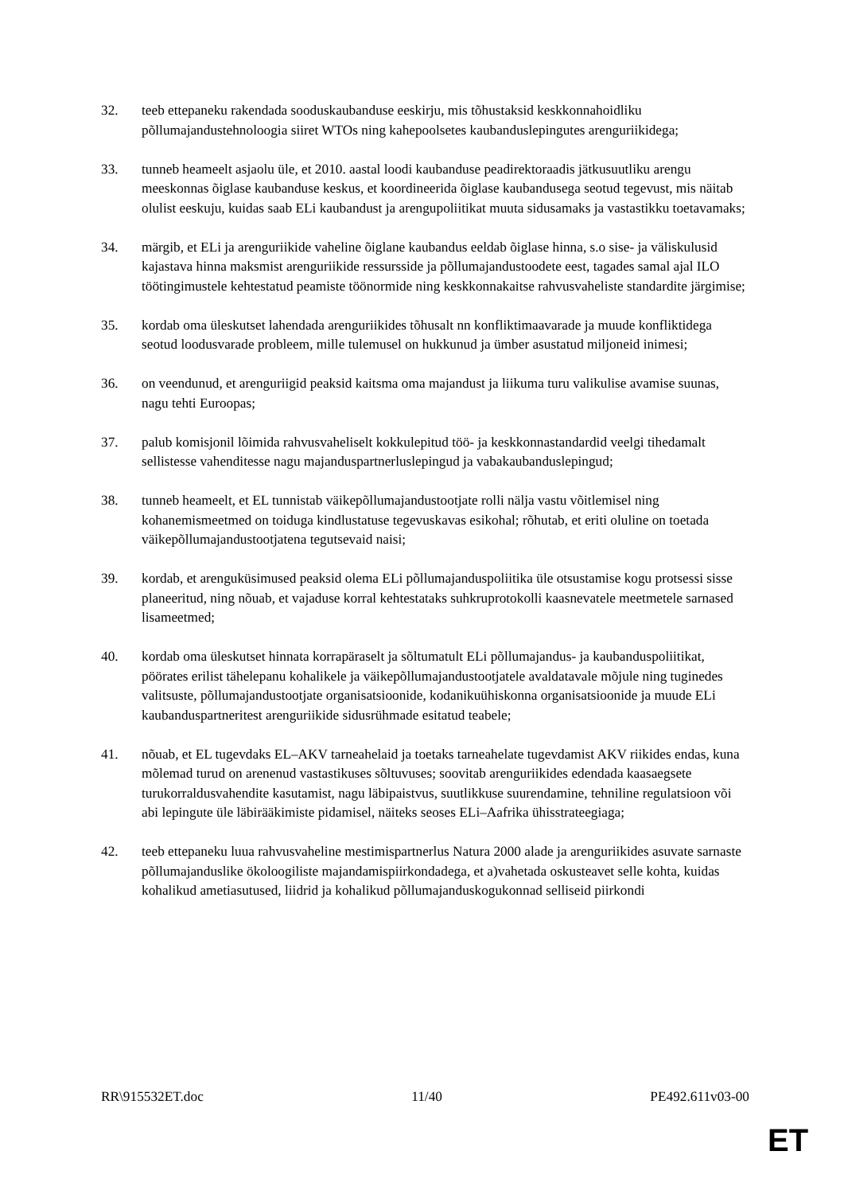32. teeb ettepaneku rakendada sooduskaubanduse eeskirju, mis tõhustaksid keskkonnahoidliku põllumajandustehnoloogia siiret WTOs ning kahepoolsetes kaubanduslepingutes arenguriikidega;
33. tunneb heameelt asjaolu üle, et 2010. aastal loodi kaubanduse peadirektoraadis jätkusuutliku arengu meeskonnas õiglase kaubanduse keskus, et koordineerida õiglase kaubandusega seotud tegevust, mis näitab olulist eeskuju, kuidas saab ELi kaubandust ja arengupoliitikat muuta sidusamaks ja vastastikku toetavamaks;
34. märgib, et ELi ja arenguriikide vaheline õiglane kaubandus eeldab õiglase hinna, s.o sise- ja väliskulusid kajastava hinna maksmist arenguriikide ressursside ja põllumajandustoodete eest, tagades samal ajal ILO töötingimustele kehtestatud peamiste töönormide ning keskkonnakaitse rahvusvaheliste standardite järgimise;
35. kordab oma üleskutset lahendada arenguriikides tõhusalt nn konfliktimaavarade ja muude konfliktidega seotud loodusvarade probleem, mille tulemusel on hukkunud ja ümber asustatud miljoneid inimesi;
36. on veendunud, et arenguriigid peaksid kaitsma oma majandust ja liikuma turu valikulise avamise suunas, nagu tehti Euroopas;
37. palub komisjonil lõimida rahvusvaheliselt kokkulepitud töö- ja keskkonnastandardid veelgi tihedamalt sellistesse vahenditesse nagu majanduspartnerluslepingud ja vabakaubanduslepingud;
38. tunneb heameelt, et EL tunnistab väikepõllumajandustootjate rolli nälja vastu võitlemisel ning kohanemismeetmed on toiduga kindlustatuse tegevuskavas esikohal; rõhutab, et eriti oluline on toetada väikepõllumajandustootjatena tegutsevaid naisi;
39. kordab, et arenguküsimused peaksid olema ELi põllumajanduspoliitika üle otsustamise kogu protsessi sisse planeeritud, ning nõuab, et vajaduse korral kehtestataks suhkruprotokolli kaasnevatele meetmetele sarnased lisameetmed;
40. kordab oma üleskutset hinnata korrapäraselt ja sõltumatult ELi põllumajandus- ja kaubanduspoliitikat, pöörates erilist tähelepanu kohalikele ja väikepõllumajandustootjatele avaldatavale mõjule ning tuginedes valitsuste, põllumajandustootjate organisatsioonide, kodanikuühiskonna organisatsioonide ja muude ELi kaubanduspartneritest arenguriikide sidusrühmade esitatud teabele;
41. nõuab, et EL tugevdaks EL–AKV tarneahelaid ja toetaks tarneahelate tugevdamist AKV riikides endas, kuna mõlemad turud on arenenud vastastikuses sõltuvuses; soovitab arenguriikides edendada kaasaegsete turukorraldusvahendite kasutamist, nagu läbipaistvus, suutlikkuse suurendamine, tehniline regulatsioon või abi lepingute üle läbirääkimiste pidamisel, näiteks seoses ELi–Aafrika ühisstrateegiaga;
42. teeb ettepaneku luua rahvusvaheline mestimispartnerlus Natura 2000 alade ja arenguriikides asuvate sarnaste põllumajanduslike ökoloogiliste majandamispiirkondadega, et a)vahetada oskusteavet selle kohta, kuidas kohalikud ametiasutused, liidrid ja kohalikud põllumajanduskogukonnad selliseid piirkondi
RR\915532ET.doc 11/40 PE492.611v03-00
ET